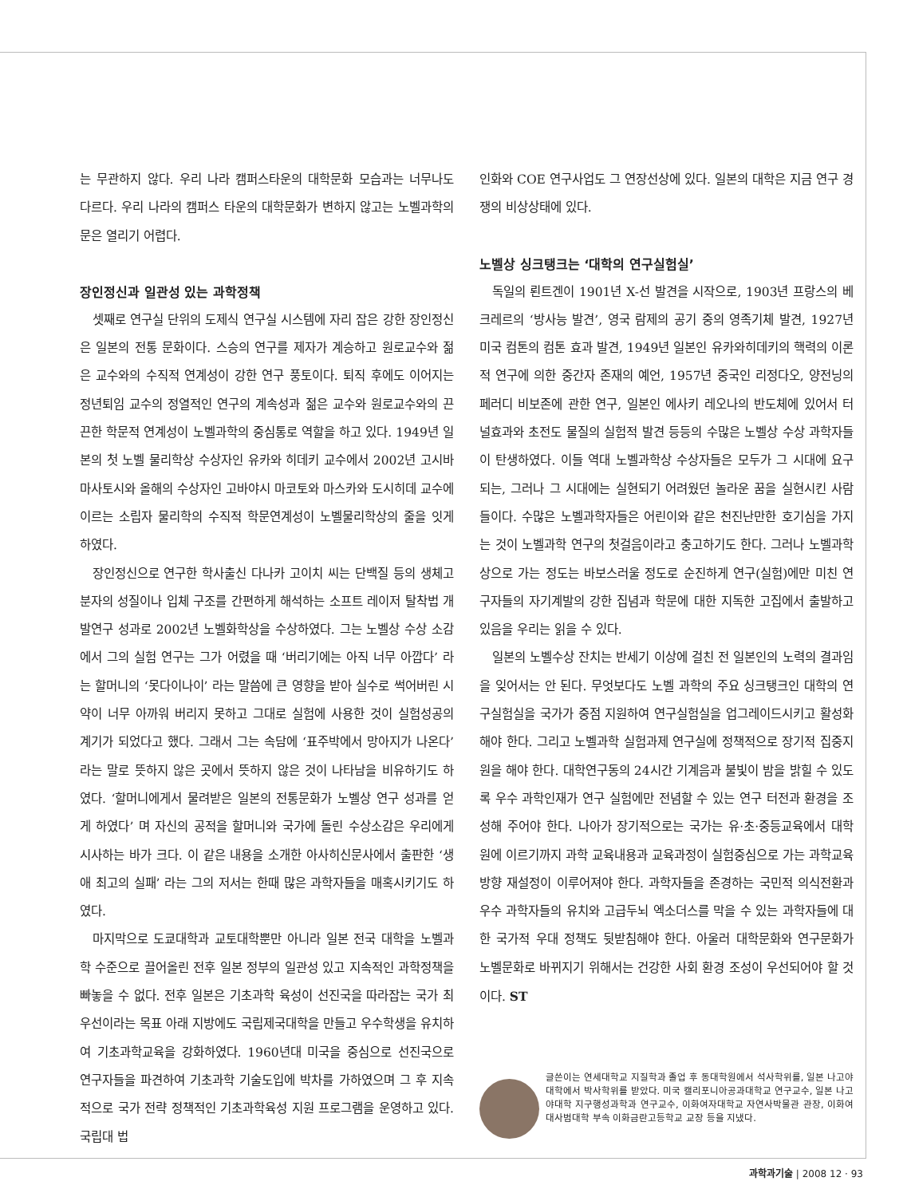는 무관하지 않다. 우리 나라 캠퍼스타운의 대학문화 모습과는 너무나도 다르다. 우리 나라의 캠퍼스 타운의 대학문화가 변하지 않고는 노벨과학의 문은 열리기 어렵다.
장인정신과 일관성 있는 과학정책
셋째로 연구실 단위의 도제식 연구실 시스템에 자리 잡은 강한 장인정신은 일본의 전통 문화이다. 스승의 연구를 제자가 계승하고 원로교수와 젊은 교수와의 수직적 연계성이 강한 연구 풍토이다. 퇴직 후에도 이어지는 정년퇴임 교수의 정열적인 연구의 계속성과 젊은 교수와 원로교수와의 끈끈한 학문적 연계성이 노벨과학의 중심통로 역할을 하고 있다. 1949년 일본의 첫 노벨 물리학상 수상자인 유카와 히데키 교수에서 2002년 고시바 마사토시와 올해의 수상자인 고바야시 마코토와 마스카와 도시히데 교수에 이르는 소립자 물리학의 수직적 학문연계성이 노벨물리학상의 줄을 잇게 하였다.
장인정신으로 연구한 학사출신 다나카 고이치 씨는 단백질 등의 생체고분자의 성질이나 입체 구조를 간편하게 해석하는 소프트 레이저 탈착법 개발연구 성과로 2002년 노벨화학상을 수상하였다. 그는 노벨상 수상 소감에서 그의 실험 연구는 그가 어렸을 때 ‘버리기에는 아직 너무 아깝다’ 라는 할머니의 ‘못다이나이’ 라는 말씀에 큰 영향을 받아 실수로 썩어버린 시약이 너무 아까워 버리지 못하고 그대로 실험에 사용한 것이 실험성공의 계기가 되었다고 했다. 그래서 그는 속담에 ‘표주박에서 망아지가 나온다’ 라는 말로 뜻하지 않은 곳에서 뜻하지 않은 것이 나타남을 비유하기도 하였다. ‘할머니에게서 물려받은 일본의 전통문화가 노벨상 연구 성과를 얻게 하였다’ 며 자신의 공적을 할머니와 국가에 돌린 수상소감은 우리에게 시사하는 바가 크다. 이 같은 내용을 소개한 아사히신문사에서 출판한 ‘생애 최고의 실패’ 라는 그의 저서는 한때 많은 과학자들을 매혹시키기도 하였다.
마지막으로 도쿄대학과 교토대학뿐만 아니라 일본 전국 대학을 노벨과학 수준으로 끌어올린 전후 일본 정부의 일관성 있고 지속적인 과학정책을 빠놓을 수 없다. 전후 일본은 기초과학 육성이 선진국을 따라잡는 국가 최우선이라는 목표 아래 지방에도 국립제국대학을 만들고 우수학생을 유치하여 기초과학교육을 강화하였다. 1960년대 미국을 중심으로 선진국으로 연구자들을 파견하여 기초과학 기술도입에 박차를 가하였으며 그 후 지속적으로 국가 전략 정책적인 기초과학육성 지원 프로그램을 운영하고 있다. 국립대 법
인화와 COE 연구사업도 그 연장선상에 있다. 일본의 대학은 지금 연구 경쟁의 비상상태에 있다.
노벨상 싱크탱크는 ‘대학의 연구실험실’
독일의 뢴트겐이 1901년 X-선 발견을 시작으로, 1903년 프랑스의 베크레르의 ‘방사능 발견’, 영국 람제의 공기 중의 영족기체 발견, 1927년 미국 컴톤의 컴톤 효과 발견, 1949년 일본인 유카와히데키의 핵력의 이론적 연구에 의한 중간자 존재의 예언, 1957년 중국인 리정다오, 양전닝의 페러디 비보존에 관한 연구, 일본인 에사키 레오나의 반도체에 있어서 터널효과와 초전도 물질의 실험적 발견 등등의 수많은 노벨상 수상 과학자들이 탄생하였다. 이들 역대 노벨과학상 수상자들은 모두가 그 시대에 요구되는, 그러나 그 시대에는 실현되기 어려웠던 놀라운 꿈을 실현시킨 사람들이다. 수많은 노벨과학자들은 어린이와 같은 천진난만한 호기심을 가지는 것이 노벨과학 연구의 첫걸음이라고 충고하기도 한다. 그러나 노벨과학상으로 가는 정도는 바보스러울 정도로 순진하게 연구(실험)에만 미친 연구자들의 자기계발의 강한 집념과 학문에 대한 지독한 고집에서 출발하고 있음을 우리는 읽을 수 있다.
일본의 노벨수상 잔치는 반세기 이상에 걸친 전 일본인의 노력의 결과임을 잊어서는 안 된다. 무엇보다도 노벨 과학의 주요 싱크탱크인 대학의 연구실험실을 국가가 중점 지원하여 연구실험실을 업그레이드시키고 활성화해야 한다. 그리고 노벨과학 실험과제 연구실에 정책적으로 장기적 집중지원을 해야 한다. 대학연구동의 24시간 기계음과 불빛이 밤을 밝힐 수 있도록 우수 과학인재가 연구 실험에만 전념할 수 있는 연구 터전과 환경을 조성해 주어야 한다. 나아가 장기적으로는 국가는 유·초·중등교육에서 대학원에 이르기까지 과학 교육내용과 교육과정이 실험중심으로 가는 과학교육 방향 재설정이 이루어져야 한다. 과학자들을 존경하는 국민적 의식전환과 우수 과학자들의 유치와 고급두뇌 엑소더스를 막을 수 있는 과학자들에 대한 국가적 우대 정책도 뒷받침해야 한다. 아울러 대학문화와 연구문화가 노벨문화로 바뀌지기 위해서는 건강한 사회 환경 조성이 우선되어야 할 것이다. ST
글쓴이는 연세대학교 지질학과 졸업 후 동대학원에서 석사학위를, 일본 나고야대학에서 박사학위를 받았다. 미국 캘리포니아공과대학교 연구교수, 일본 나고야대학 지구행성과학과 연구교수, 이화여자대학교 자연사박물관 관장, 이화여대사범대학 부속 이화금란고등학교 교장 등을 지냈다.
과학과기술 | 2008 12 · 93